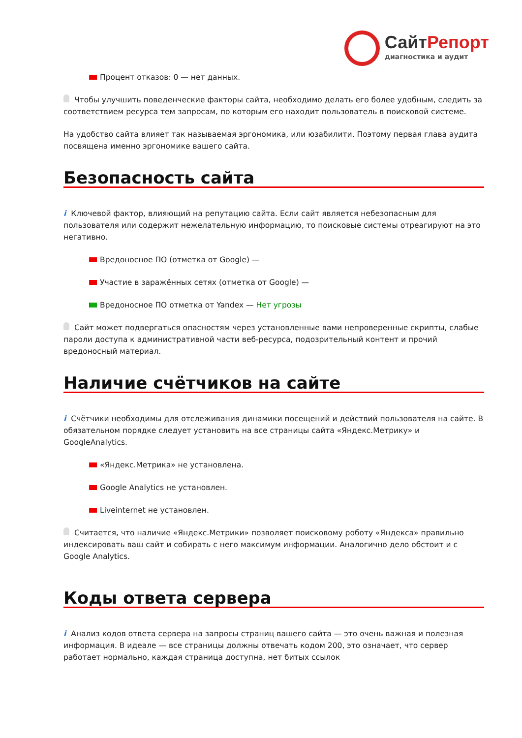СайтРепорт
диагностика и аудит
Процент отказов: 0 — нет данных.
Чтобы улучшить поведенческие факторы сайта, необходимо делать его более удобным, следить за соответствием ресурса тем запросам, по которым его находит пользователь в поисковой системе.
На удобство сайта влияет так называемая эргономика, или юзабилити. Поэтому первая глава аудита посвящена именно эргономике вашего сайта.
Безопасность сайта
i Ключевой фактор, влияющий на репутацию сайта. Если сайт является небезопасным для пользователя или содержит нежелательную информацию, то поисковые системы отреагируют на это негативно.
Вредоносное ПО (отметка от Google) —
Участие в заражённых сетях (отметка от Google) —
Вредоносное ПО отметка от Yandex — Нет угрозы
Сайт может подвергаться опасностям через установленные вами непроверенные скрипты, слабые пароли доступа к административной части веб-ресурса, подозрительный контент и прочий вредоносный материал.
Наличие счётчиков на сайте
i Счётчики необходимы для отслеживания динамики посещений и действий пользователя на сайте. В обязательном порядке следует установить на все страницы сайта «Яндекс.Метрику» и GoogleAnalytics.
«Яндекс.Метрика» не установлена.
Google Analytics не установлен.
Liveinternet не установлен.
Считается, что наличие «Яндекс.Метрики» позволяет поисковому роботу «Яндекса» правильно индексировать ваш сайт и собирать с него максимум информации. Аналогично дело обстоит и с Google Analytics.
Коды ответа сервера
i Анализ кодов ответа сервера на запросы страниц вашего сайта — это очень важная и полезная информация. В идеале — все страницы должны отвечать кодом 200, это означает, что сервер работает нормально, каждая страница доступна, нет битых ссылок